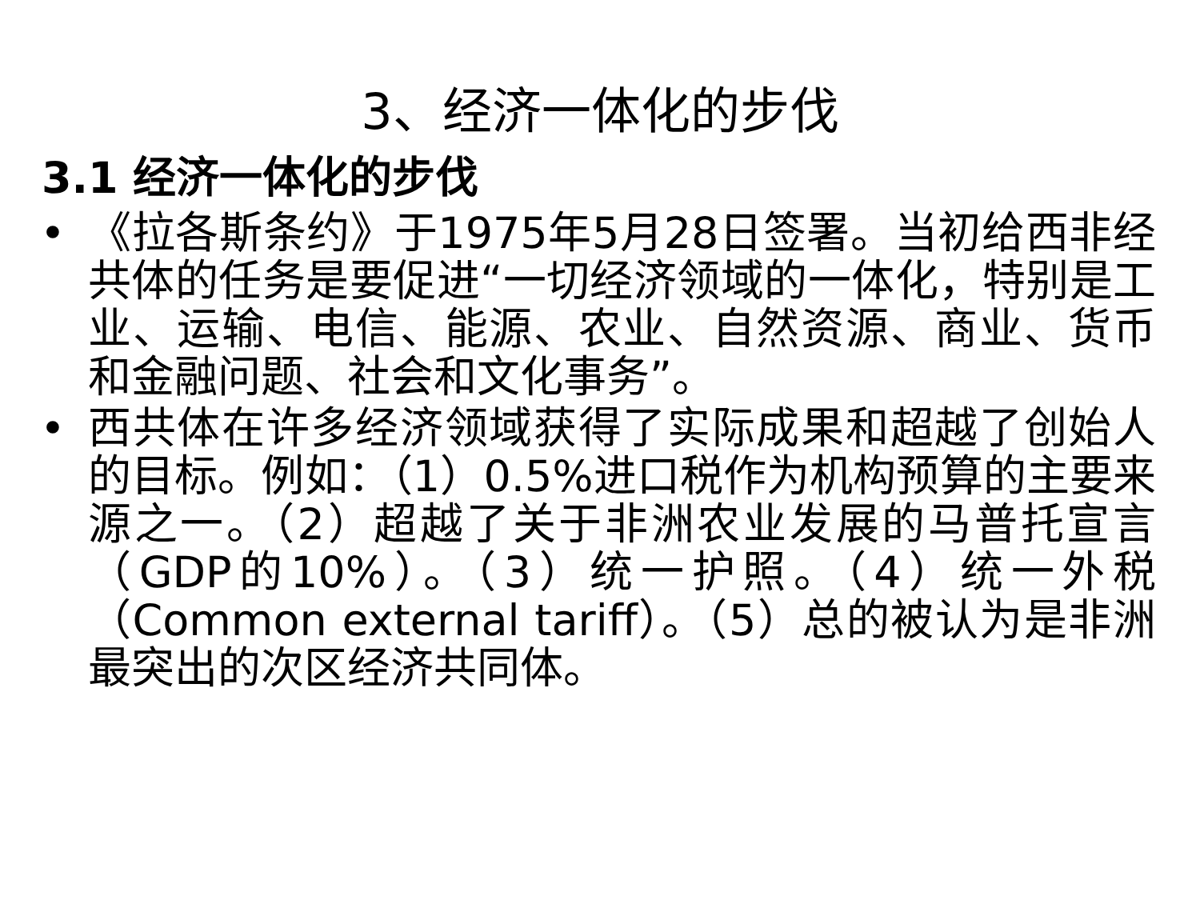3、经济一体化的步伐
3.1 经济一体化的步伐
• 《拉各斯条约》于1975年5月28日签署。当初给西非经共体的任务是要促进“一切经济领域的一体化，特别是工业、运输、电信、能源、农业、自然资源、商业、货币和金融问题、社会和文化事务”。
• 西共体在许多经济领域获得了实际成果和超越了创始人的目标。例如：（1）0.5%进口税作为机构预算的主要来源之一。（2）超越了关于非洲农业发展的马普托宣言（GDP的10%）。（3）统一护照。（4）统一外税（Common external tariff）。（5）总的被认为是非洲最突出的次区经济共同体。